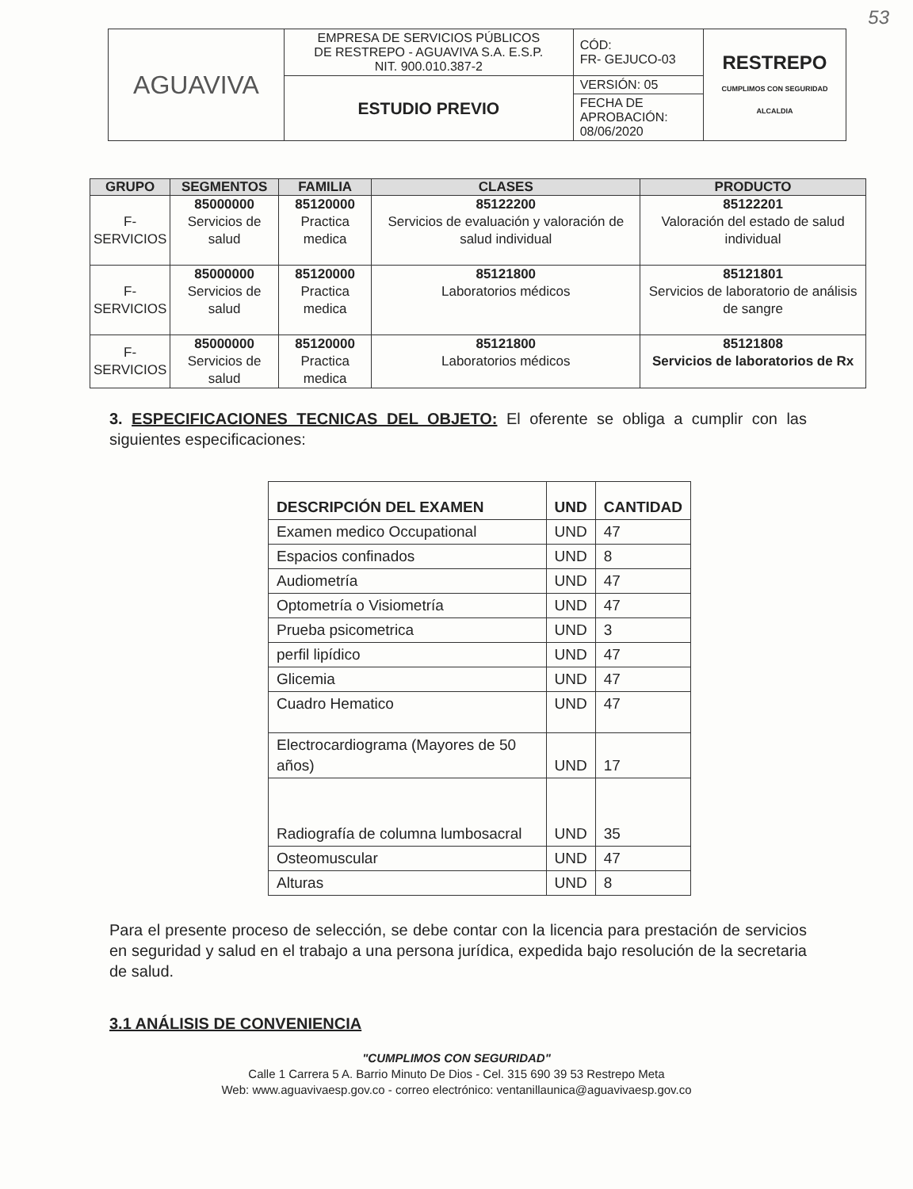53
| AGUAVIVA | EMPRESA DE SERVICIOS PÚBLICOS DE RESTREPO - AGUAVIVA S.A. E.S.P. NIT. 900.010.387-2 | CÓD: FR- GEJUCO-03 | RESTREPO CUMPLIMOS CON SEGURIDAD ALCALDIA |
| | ESTUDIO PREVIO | VERSIÓN: 05 | |
| | | FECHA DE APROBACIÓN: 08/06/2020 | |
| GRUPO | SEGMENTOS | FAMILIA | CLASES | PRODUCTO |
| --- | --- | --- | --- | --- |
| F- SERVICIOS | 85000000 Servicios de salud | 85120000 Practica medica | 85122200 Servicios de evaluación y valoración de salud individual | 85122201 Valoración del estado de salud individual |
| F- SERVICIOS | 85000000 Servicios de salud | 85120000 Practica medica | 85121800 Laboratorios médicos | 85121801 Servicios de laboratorio de análisis de sangre |
| F- SERVICIOS | 85000000 Servicios de salud | 85120000 Practica medica | 85121800 Laboratorios médicos | 85121808 Servicios de laboratorios de Rx |
3. ESPECIFICACIONES TECNICAS DEL OBJETO: El oferente se obliga a cumplir con las siguientes especificaciones:
| DESCRIPCIÓN DEL EXAMEN | UND | CANTIDAD |
| --- | --- | --- |
| Examen medico Occupational | UND | 47 |
| Espacios confinados | UND | 8 |
| Audiometría | UND | 47 |
| Optometría o Visiometría | UND | 47 |
| Prueba psicometrica | UND | 3 |
| perfil lipídico | UND | 47 |
| Glicemia | UND | 47 |
| Cuadro Hematico | UND | 47 |
| Electrocardiograma (Mayores de 50 años) | UND | 17 |
| Radiografía de columna lumbosacral | UND | 35 |
| Osteomuscular | UND | 47 |
| Alturas | UND | 8 |
Para el presente proceso de selección, se debe contar con la licencia para prestación de servicios en seguridad y salud en el trabajo a una persona jurídica, expedida bajo resolución de la secretaria de salud.
3.1 ANÁLISIS DE CONVENIENCIA
"CUMPLIMOS CON SEGURIDAD"
Calle 1 Carrera 5 A. Barrio Minuto De Dios - Cel. 315 690 39 53 Restrepo Meta
Web: www.aguavivaesp.gov.co - correo electrónico: ventanillaunica@aguavivaesp.gov.co